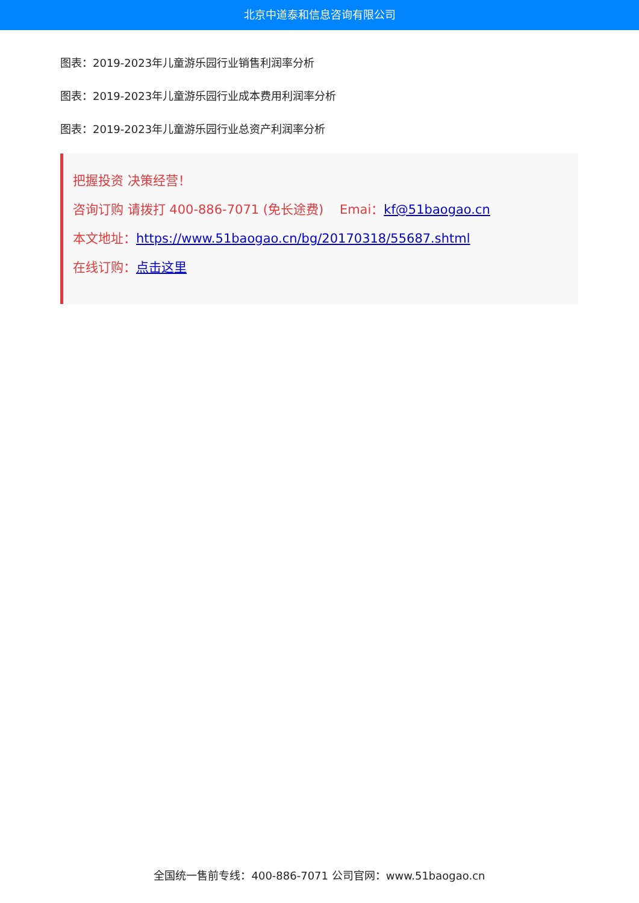北京中道泰和信息咨询有限公司
图表：2019-2023年儿童游乐园行业销售利润率分析
图表：2019-2023年儿童游乐园行业成本费用利润率分析
图表：2019-2023年儿童游乐园行业总资产利润率分析
把握投资 决策经营！
咨询订购 请拨打 400-886-7071 (免长途费) Emai：kf@51baogao.cn
本文地址：https://www.51baogao.cn/bg/20170318/55687.shtml
在线订购：点击这里
全国统一售前专线：400-886-7071 公司官网：www.51baogao.cn